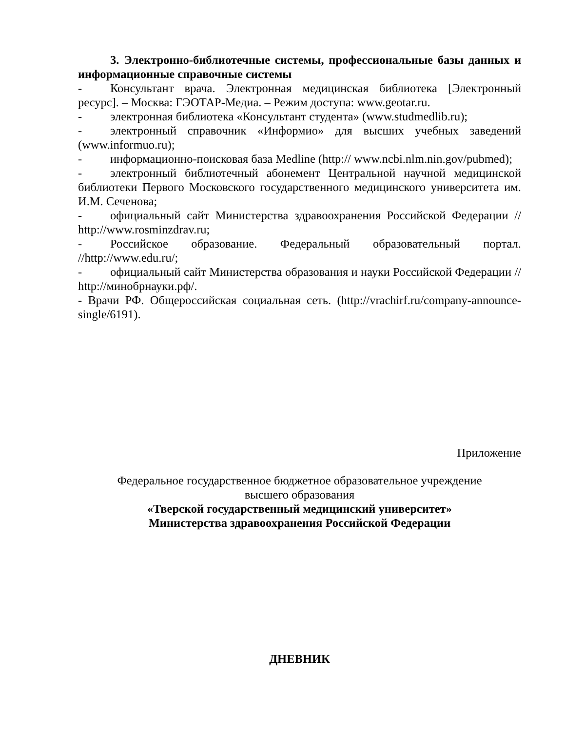3. Электронно-библиотечные системы, профессиональные базы данных и информационные справочные системы
- Консультант врача. Электронная медицинская библиотека [Электронный ресурс]. – Москва: ГЭОТАР-Медиа. – Режим доступа: www.geotar.ru.
- электронная библиотека «Консультант студента» (www.studmedlib.ru);
- электронный справочник «Информио» для высших учебных заведений (www.informuo.ru);
- информационно-поисковая база Medline (http:// www.ncbi.nlm.nin.gov/pubmed);
- электронный библиотечный абонемент Центральной научной медицинской библиотеки Первого Московского государственного медицинского университета им. И.М. Сеченова;
- официальный сайт Министерства здравоохранения Российской Федерации // http://www.rosminzdrav.ru;
- Российское образование. Федеральный образовательный портал. //http://www.edu.ru/;
- официальный сайт Министерства образования и науки Российской Федерации // http://минобрнауки.рф/.
- Врачи РФ. Общероссийская социальная сеть. (http://vrachirf.ru/company-announce-single/6191).
Приложение
Федеральное государственное бюджетное образовательное учреждение
высшего образования
«Тверской государственный медицинский университет»
Министерства здравоохранения Российской Федерации
ДНЕВНИК